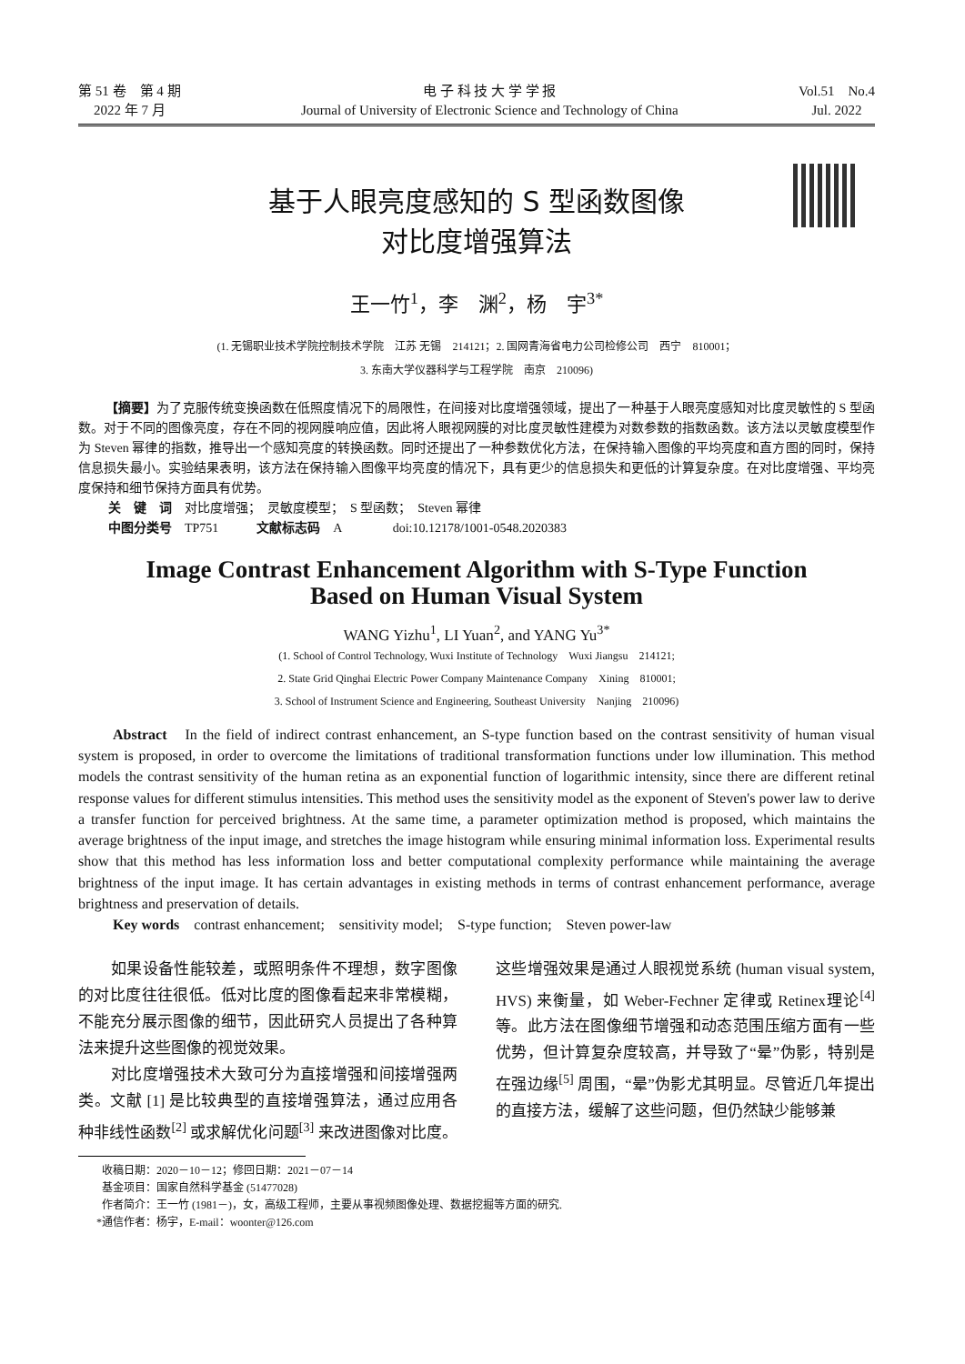第 51 卷　第 4 期
2022 年 7 月
电 子 科 技 大 学 学 报
Journal of University of Electronic Science and Technology of China
Vol.51　No.4
Jul. 2022
基于人眼亮度感知的 S 型函数图像
对比度增强算法
王一竹<sup>1</sup>，李　渊<sup>2</sup>，杨　宇<sup>3*</sup>
(1. 无锡职业技术学院控制技术学院　江苏 无锡　214121；2. 国网青海省电力公司检修公司　西宁　810001；
3. 东南大学仪器科学与工程学院　南京　210096)
【摘要】为了克服传统变换函数在低照度情况下的局限性，在间接对比度增强领域，提出了一种基于人眼亮度感知对比度灵敏性的 S 型函数。对于不同的图像亮度，存在不同的视网膜响应值，因此将人眼视网膜的对比度灵敏性建模为对数参数的指数函数。该方法以灵敏度模型作为 Steven 幂律的指数，推导出一个感知亮度的转换函数。同时还提出了一种参数优化方法，在保持输入图像的平均亮度和直方图的同时，保持信息损失最小。实验结果表明，该方法在保持输入图像平均亮度的情况下，具有更少的信息损失和更低的计算复杂度。在对比度增强、平均亮度保持和细节保持方面具有优势。
关　键　词　对比度增强；　灵敏度模型；　S 型函数；　Steven 幂律
中图分类号　TP751　　　文献标志码　A　　　　doi:10.12178/1001-0548.2020383
Image Contrast Enhancement Algorithm with S-Type Function
Based on Human Visual System
WANG Yizhu<sup>1</sup>, LI Yuan<sup>2</sup>, and YANG Yu<sup>3*</sup>
(1. School of Control Technology, Wuxi Institute of Technology　Wuxi Jiangsu　214121;
2. State Grid Qinghai Electric Power Company Maintenance Company　Xining　810001;
3. School of Instrument Science and Engineering, Southeast University　Nanjing　210096)
Abstract　In the field of indirect contrast enhancement, an S-type function based on the contrast sensitivity of human visual system is proposed, in order to overcome the limitations of traditional transformation functions under low illumination. This method models the contrast sensitivity of the human retina as an exponential function of logarithmic intensity, since there are different retinal response values for different stimulus intensities. This method uses the sensitivity model as the exponent of Steven's power law to derive a transfer function for perceived brightness. At the same time, a parameter optimization method is proposed, which maintains the average brightness of the input image, and stretches the image histogram while ensuring minimal information loss. Experimental results show that this method has less information loss and better computational complexity performance while maintaining the average brightness of the input image. It has certain advantages in existing methods in terms of contrast enhancement performance, average brightness and preservation of details.
Key words　contrast enhancement;　sensitivity model;　S-type function;　Steven power-law
如果设备性能较差，或照明条件不理想，数字图像的对比度往往很低。低对比度的图像看起来非常模糊，不能充分展示图像的细节，因此研究人员提出了各种算法来提升这些图像的视觉效果。
对比度增强技术大致可分为直接增强和间接增强两类。文献 [1] 是比较典型的直接增强算法，通过应用各种非线性函数<sup>[2]</sup> 或求解优化问题<sup>[3]</sup> 来改进图像对比度。这些增强效果是通过人眼视觉系统 (human visual system, HVS) 来衡量，如 Weber-Fechner 定律或 Retinex理论<sup>[4]</sup> 等。此方法在图像细节增强和动态范围压缩方面有一些优势，但计算复杂度较高，并导致了“晕”伪影，特别是在强边缘<sup>[5]</sup> 周围，“晕”伪影尤其明显。尽管近几年提出的直接方法，缓解了这些问题，但仍然缺少能够兼
收稿日期：2020－10－12；修回日期：2021－07－14
基金项目：国家自然科学基金 (51477028)
作者简介：王一竹 (1981－)，女，高级工程师，主要从事视频图像处理、数据挖掘等方面的研究.
*通信作者：杨宇，E-mail：woonter@126.com